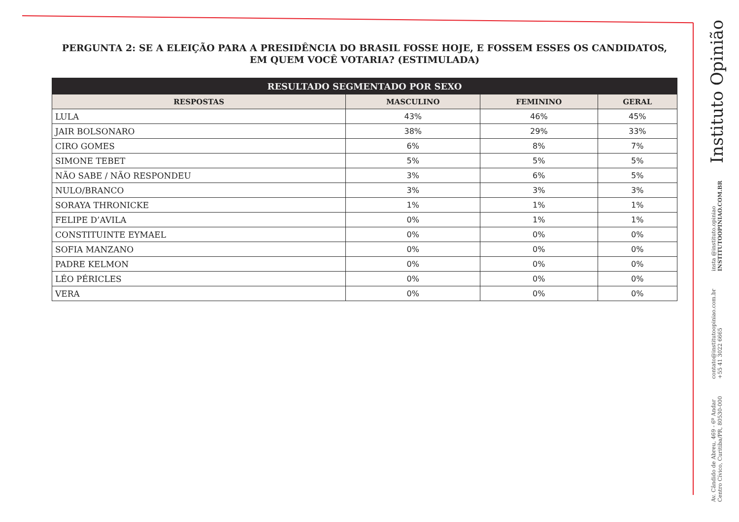PERGUNTA 2: SE A ELEIÇÃO PARA A PRESIDÊNCIA DO BRASIL FOSSE HOJE, E FOSSEM ESSES OS CANDIDATOS, EM QUEM VOCÊ VOTARIA? (ESTIMULADA)
| RESULTADO SEGMENTADO POR SEXO | | | |
| --- | --- | --- | --- |
| RESPOSTAS | MASCULINO | FEMININO | GERAL |
| LULA | 43% | 46% | 45% |
| JAIR BOLSONARO | 38% | 29% | 33% |
| CIRO GOMES | 6% | 8% | 7% |
| SIMONE TEBET | 5% | 5% | 5% |
| NÃO SABE / NÃO RESPONDEU | 3% | 6% | 5% |
| NULO/BRANCO | 3% | 3% | 3% |
| SORAYA THRONICKE | 1% | 1% | 1% |
| FELIPE D’AVILA | 0% | 1% | 1% |
| CONSTITUINTE EYMAEL | 0% | 0% | 0% |
| SOFIA MANZANO | 0% | 0% | 0% |
| PADRE KELMON | 0% | 0% | 0% |
| LÉO PÉRICLES | 0% | 0% | 0% |
| VERA | 0% | 0% | 0% |
Instituto Opinião
insta @instituto.opiniao
INSTITUTOOPINIAO.COM.BR
contato@institutoopiniao.com.br
+55 41 3022 6665
Av. Cândido de Abreu, 469 - 6º Andar
Centro Cívico, Curitiba/PR, 80530-000